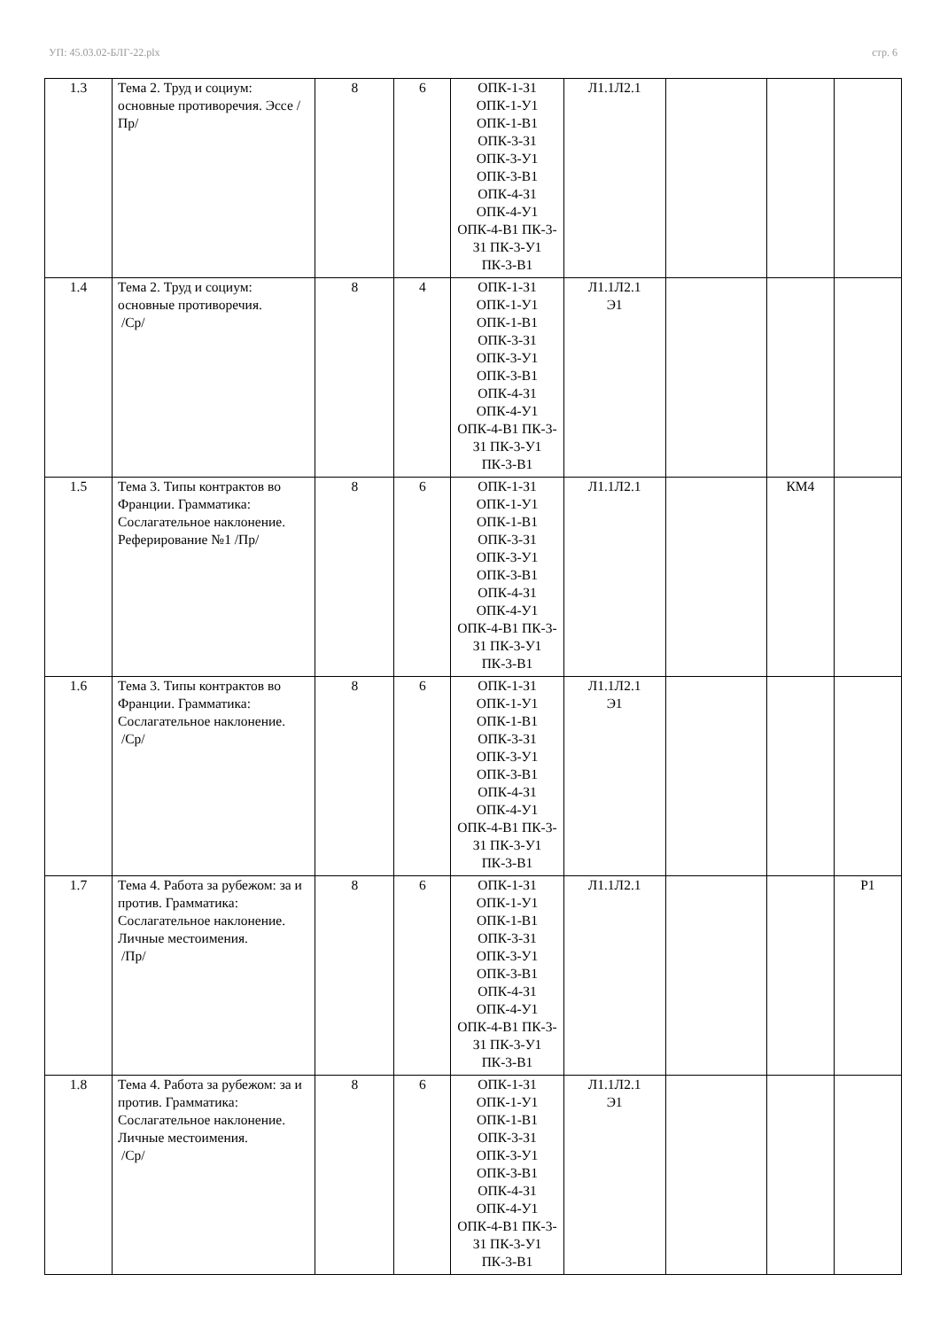УП: 45.03.02-БЛГ-22.plx стр. 6
| 1.3 | Тема 2. Труд и социум: основные противоречия. Эссе /Пр/ | 8 | 6 | ОПК-1-З1 ОПК-1-У1 ОПК-1-В1 ОПК-3-З1 ОПК-3-У1 ОПК-3-В1 ОПК-4-З1 ОПК-4-У1 ОПК-4-В1 ПК-3-З1 ПК-3-У1 ПК-3-В1 | Л1.1Л2.1 | | | |
| 1.4 | Тема 2. Труд и социум: основные противоречия. /Ср/ | 8 | 4 | ОПК-1-З1 ОПК-1-У1 ОПК-1-В1 ОПК-3-З1 ОПК-3-У1 ОПК-3-В1 ОПК-4-З1 ОПК-4-У1 ОПК-4-В1 ПК-3-З1 ПК-3-У1 ПК-3-В1 | Л1.1Л2.1 Э1 | | | |
| 1.5 | Тема 3. Типы контрактов во Франции. Грамматика: Сослагательное наклонение. Реферирование №1 /Пр/ | 8 | 6 | ОПК-1-З1 ОПК-1-У1 ОПК-1-В1 ОПК-3-З1 ОПК-3-У1 ОПК-3-В1 ОПК-4-З1 ОПК-4-У1 ОПК-4-В1 ПК-3-З1 ПК-3-У1 ПК-3-В1 | Л1.1Л2.1 | | КМ4 | |
| 1.6 | Тема 3. Типы контрактов во Франции. Грамматика: Сослагательное наклонение. /Ср/ | 8 | 6 | ОПК-1-З1 ОПК-1-У1 ОПК-1-В1 ОПК-3-З1 ОПК-3-У1 ОПК-3-В1 ОПК-4-З1 ОПК-4-У1 ОПК-4-В1 ПК-3-З1 ПК-3-У1 ПК-3-В1 | Л1.1Л2.1 Э1 | | | |
| 1.7 | Тема 4. Работа за рубежом: за и против. Грамматика: Сослагательное наклонение. Личные местоимения. /Пр/ | 8 | 6 | ОПК-1-З1 ОПК-1-У1 ОПК-1-В1 ОПК-3-З1 ОПК-3-У1 ОПК-3-В1 ОПК-4-З1 ОПК-4-У1 ОПК-4-В1 ПК-3-З1 ПК-3-У1 ПК-3-В1 | Л1.1Л2.1 | | | Р1 |
| 1.8 | Тема 4. Работа за рубежом: за и против. Грамматика: Сослагательное наклонение. Личные местоимения. /Ср/ | 8 | 6 | ОПК-1-З1 ОПК-1-У1 ОПК-1-В1 ОПК-3-З1 ОПК-3-У1 ОПК-3-В1 ОПК-4-З1 ОПК-4-У1 ОПК-4-В1 ПК-3-З1 ПК-3-У1 ПК-3-В1 | Л1.1Л2.1 Э1 | | | |